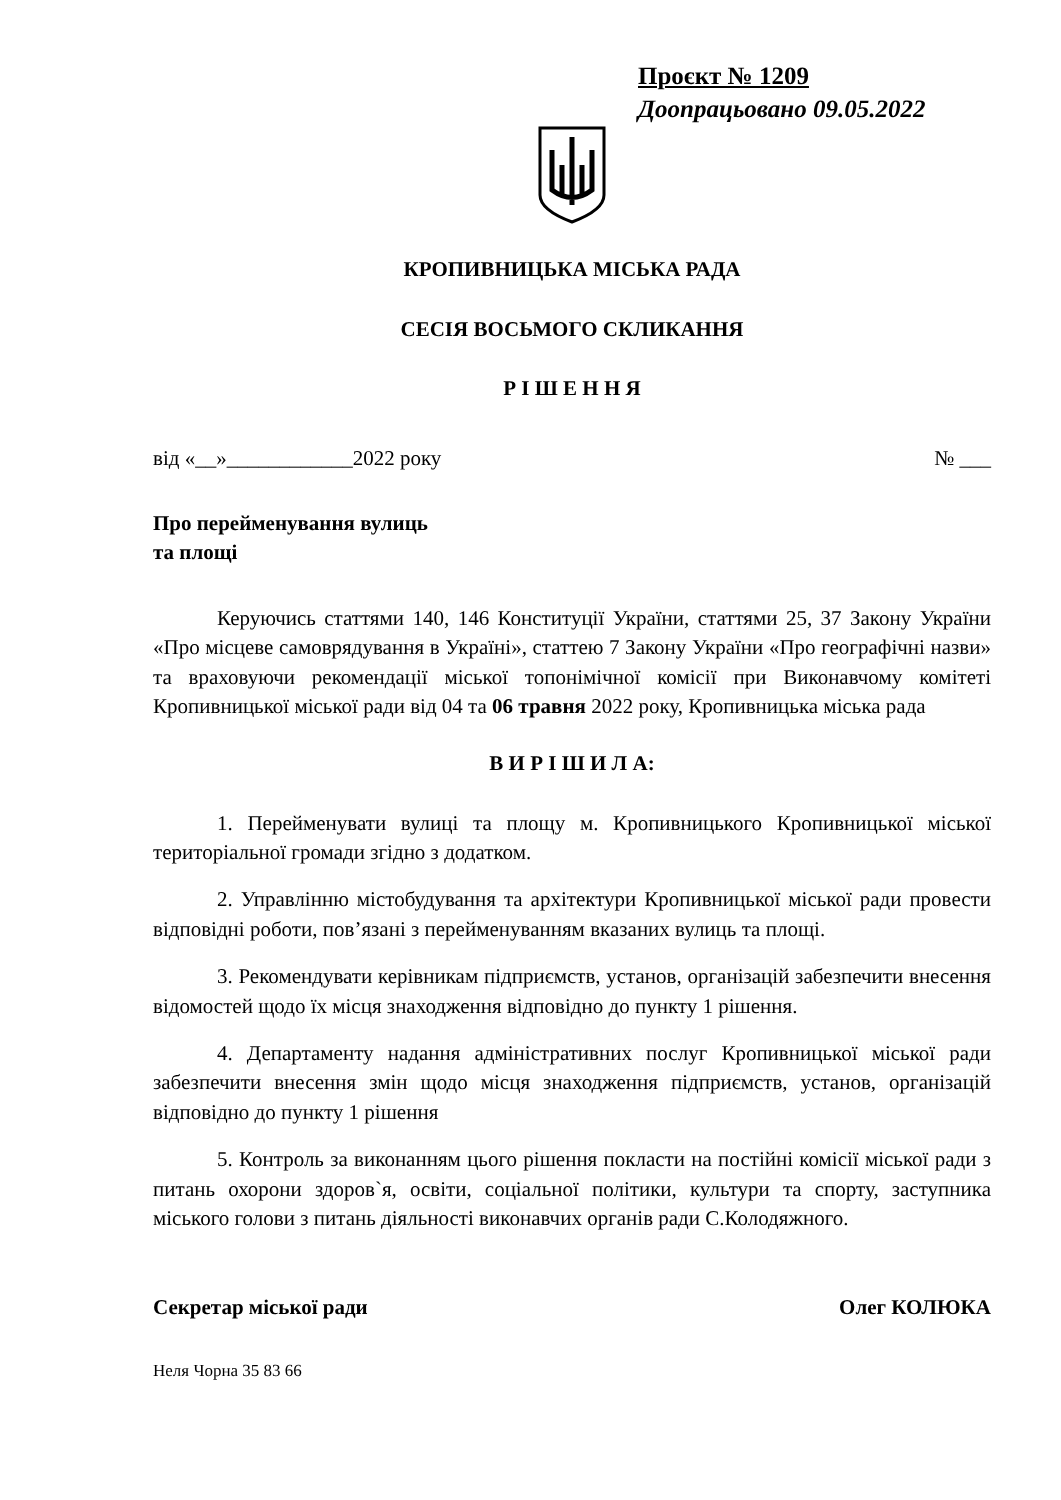Проєкт № 1209
Доопрацьовано 09.05.2022
КРОПИВНИЦЬКА МІСЬКА РАДА
СЕСІЯ ВОСЬМОГО СКЛИКАННЯ
Р І Ш Е Н Н Я
від «__»____________2022 року № ___
Про перейменування вулиць
та площі
Керуючись статтями 140, 146 Конституції України, статтями 25, 37 Закону України «Про місцеве самоврядування в Україні», статтею 7 Закону України «Про географічні назви» та враховуючи рекомендації міської топонімічної комісії при Виконавчому комітеті Кропивницької міської ради від 04 та 06 травня 2022 року, Кропивницька міська рада
В И Р І Ш И Л А:
1. Перейменувати вулиці та площу м. Кропивницького Кропивницької міської територіальної громади згідно з додатком.
2. Управлінню містобудування та архітектури Кропивницької міської ради провести відповідні роботи, пов’язані з перейменуванням вказаних вулиць та площі.
3. Рекомендувати керівникам підприємств, установ, організацій забезпечити внесення відомостей щодо їх місця знаходження відповідно до пункту 1 рішення.
4. Департаменту надання адміністративних послуг Кропивницької міської ради забезпечити внесення змін щодо місця знаходження підприємств, установ, організацій відповідно до пункту 1 рішення
5. Контроль за виконанням цього рішення покласти на постійні комісії міської ради з питань охорони здоров`я, освіти, соціальної політики, культури та спорту, заступника міського голови з питань діяльності виконавчих органів ради С.Колодяжного.
Секретар міської ради Олег КОЛЮКА
Неля Чорна 35 83 66